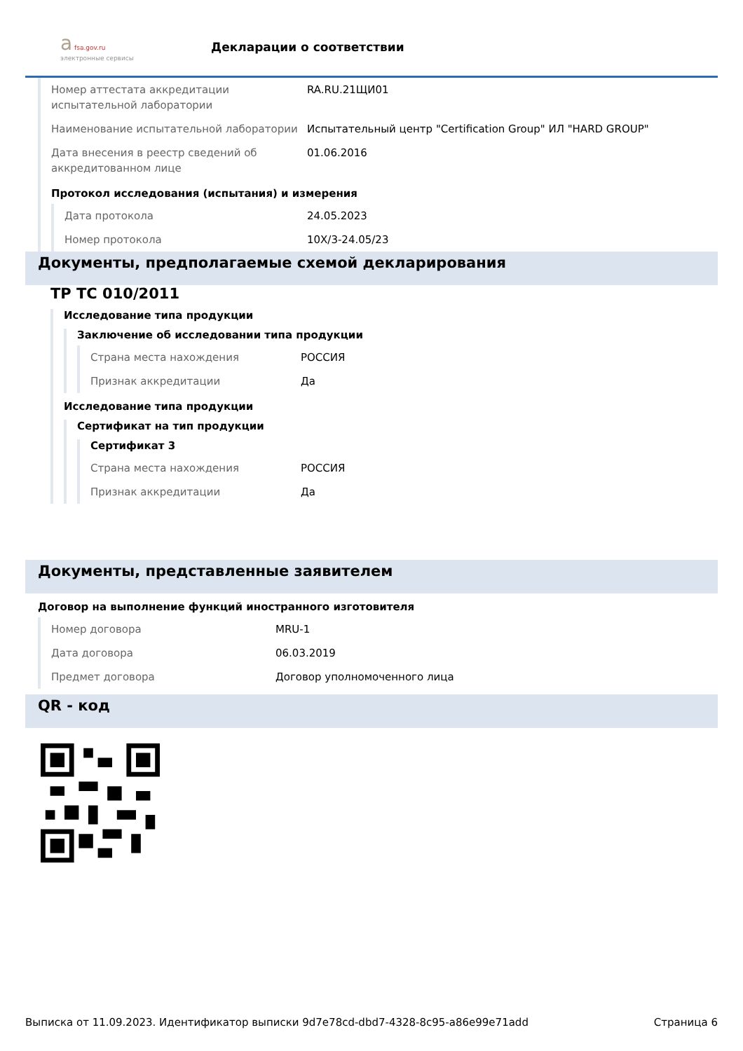a fsa.gov.ru
электронные сервисы
Декларации о соответствии
Номер аттестата аккредитации испытательной лаборатории
RA.RU.21ЩИ01
Наименование испытательной лаборатории Испытательный центр "Certification Group" ИЛ "HARD GROUP"
Дата внесения в реестр сведений об аккредитованном лице
01.06.2016
Протокол исследования (испытания) и измерения
Дата протокола 24.05.2023
Номер протокола 10X/3-24.05/23
Документы, предполагаемые схемой декларирования
ТР ТС 010/2011
Исследование типа продукции
Заключение об исследовании типа продукции
Страна места нахождения РОССИЯ
Признак аккредитации Да
Исследование типа продукции
Сертификат на тип продукции
Сертификат 3
Страна места нахождения РОССИЯ
Признак аккредитации Да
Документы, представленные заявителем
Договор на выполнение функций иностранного изготовителя
Номер договора MRU-1
Дата договора 06.03.2019
Предмет договора Договор уполномоченного лица
QR - код
Выписка от 11.09.2023. Идентификатор выписки 9d7e78cd-dbd7-4328-8c95-a86e99e71add Страница 6